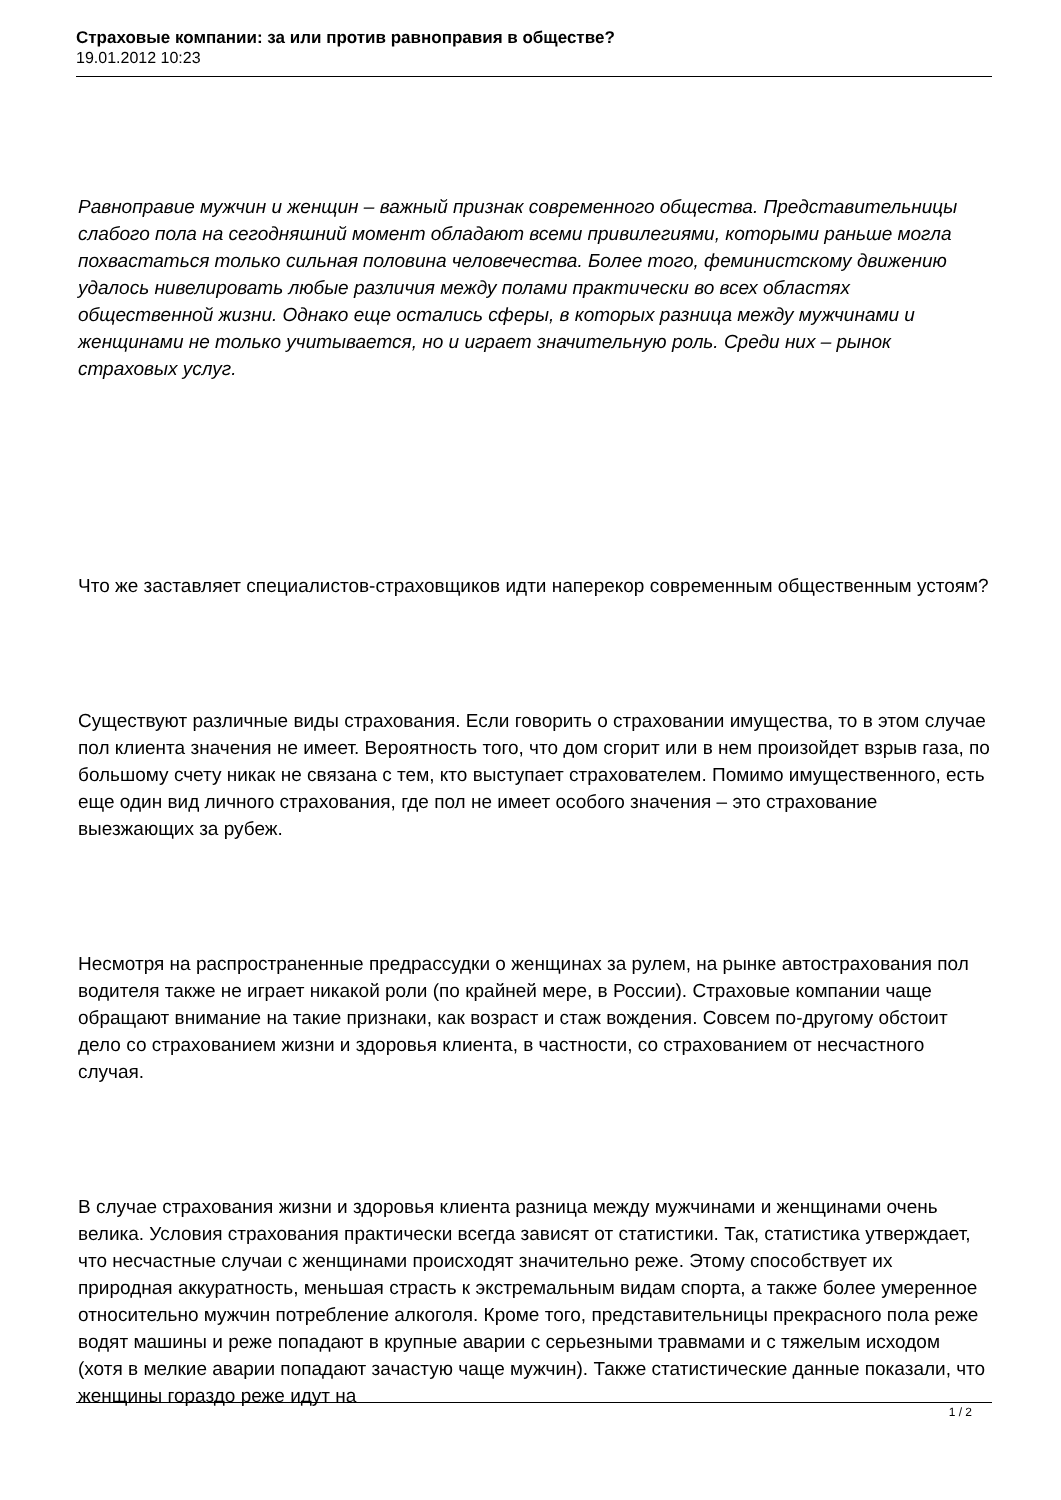Страховые компании: за или против равноправия в обществе?
19.01.2012 10:23
Равноправие мужчин и женщин – важный признак современного общества. Представительницы слабого пола на сегодняшний момент обладают всеми привилегиями, которыми раньше могла похвастаться только сильная половина человечества. Более того, феминистскому движению удалось нивелировать любые различия между полами практически во всех областях общественной жизни. Однако еще остались сферы, в которых разница между мужчинами и женщинами не только учитывается, но и играет значительную роль. Среди них – рынок страховых услуг.
Что же заставляет специалистов-страховщиков идти наперекор современным общественным устоям?
Существуют различные виды страхования. Если говорить о страховании имущества, то в этом случае пол клиента значения не имеет. Вероятность того, что дом сгорит или в нем произойдет взрыв газа, по большому счету никак не связана с тем, кто выступает страхователем. Помимо имущественного, есть еще один вид личного страхования, где пол не имеет особого значения – это страхование выезжающих за рубеж.
Несмотря на распространенные предрассудки о женщинах за рулем, на рынке автострахования пол водителя также не играет никакой роли (по крайней мере, в России). Страховые компании чаще обращают внимание на такие признаки, как возраст и стаж вождения. Совсем по-другому обстоит дело со страхованием жизни и здоровья клиента, в частности, со страхованием от несчастного случая.
В случае страхования жизни и здоровья клиента разница между мужчинами и женщинами очень велика. Условия страхования практически всегда зависят от статистики. Так, статистика утверждает, что несчастные случаи с женщинами происходят значительно реже. Этому способствует их природная аккуратность, меньшая страсть к экстремальным видам спорта, а также более умеренное относительно мужчин потребление алкоголя. Кроме того, представительницы прекрасного пола реже водят машины и реже попадают в крупные аварии с серьезными травмами и с тяжелым исходом (хотя в мелкие аварии попадают зачастую чаще мужчин). Также статистические данные показали, что женщины гораздо реже идут на
1 / 2